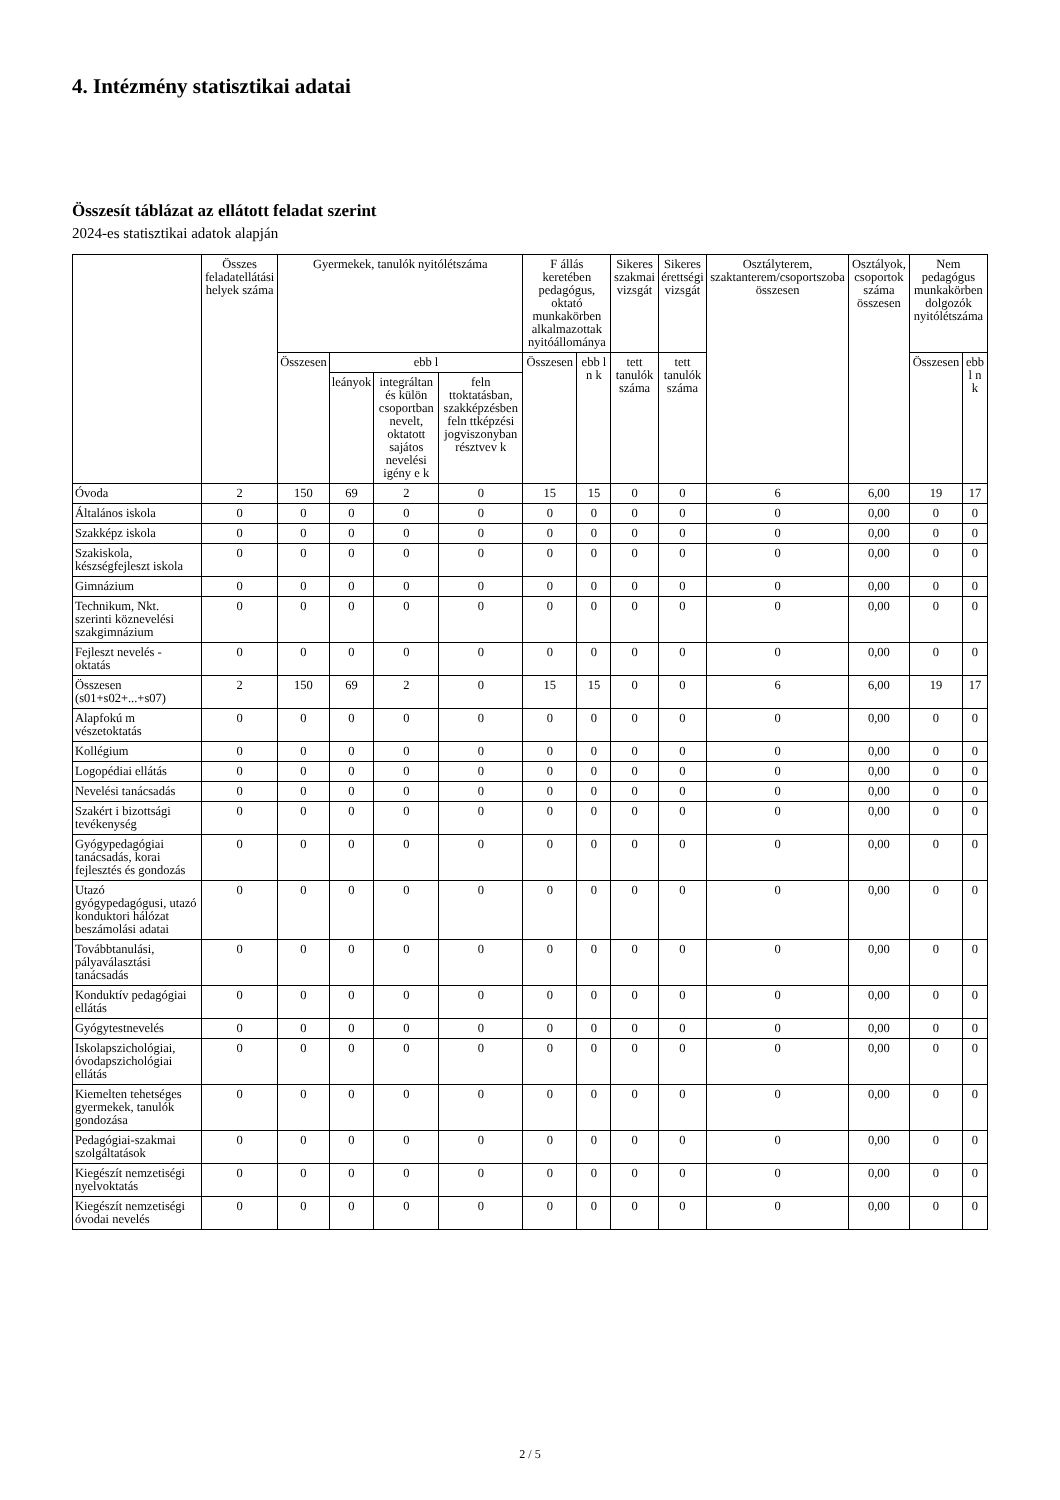4. Intézmény statisztikai adatai
Összesít táblázat az ellátott feladat szerint
2024-es statisztikai adatok alapján
| | Összes feladatellátási helyek száma | Gyermekek, tanulók nyitólétszáma | | | | F állás keretében pedagógus, oktató munkakörben alkalmazottak nyitóállománya | | Sikeres szakmai vizsgát | Sikeres érettségi vizsgát | Osztályterem, szaktanterem/csoportszoba összesen | Osztályok, csoportok száma összesen | Nem pedagógus munkakörben dolgozók nyitólétszáma | |
| --- | --- | --- | --- | --- | --- | --- | --- | --- | --- | --- | --- | --- | --- |
| | | Összesen | ebb l | | | Összesen | ebb l n k | tett tanulók száma | tett tanulók száma | | | Összesen | ebb l n k |
| | | | leányok | integráltan és külön csoportban nevelt, oktatott sajátos nevelési igény e k | feln ttoktatásban, szakképzésben feln ttképzési jogviszonyban résztvev k | | | | | | | | |
| Óvoda | 2 | 150 | 69 | 2 | 0 | 15 | 15 | 0 | 0 | 6 | 6,00 | 19 | 17 |
| Általános iskola | 0 | 0 | 0 | 0 | 0 | 0 | 0 | 0 | 0 | 0 | 0,00 | 0 | 0 |
| Szakképz iskola | 0 | 0 | 0 | 0 | 0 | 0 | 0 | 0 | 0 | 0 | 0,00 | 0 | 0 |
| Szakiskola, készségfejleszt iskola | 0 | 0 | 0 | 0 | 0 | 0 | 0 | 0 | 0 | 0 | 0,00 | 0 | 0 |
| Gimnázium | 0 | 0 | 0 | 0 | 0 | 0 | 0 | 0 | 0 | 0 | 0,00 | 0 | 0 |
| Technikum, Nkt. szerinti köznevelési szakgimnázium | 0 | 0 | 0 | 0 | 0 | 0 | 0 | 0 | 0 | 0 | 0,00 | 0 | 0 |
| Fejleszt nevelés - oktatás | 0 | 0 | 0 | 0 | 0 | 0 | 0 | 0 | 0 | 0 | 0,00 | 0 | 0 |
| Összesen (s01+s02+...+s07) | 2 | 150 | 69 | 2 | 0 | 15 | 15 | 0 | 0 | 6 | 6,00 | 19 | 17 |
| Alapfokú m vészetoktatás | 0 | 0 | 0 | 0 | 0 | 0 | 0 | 0 | 0 | 0 | 0,00 | 0 | 0 |
| Kollégium | 0 | 0 | 0 | 0 | 0 | 0 | 0 | 0 | 0 | 0 | 0,00 | 0 | 0 |
| Logopédiai ellátás | 0 | 0 | 0 | 0 | 0 | 0 | 0 | 0 | 0 | 0 | 0,00 | 0 | 0 |
| Nevelési tanácsadás | 0 | 0 | 0 | 0 | 0 | 0 | 0 | 0 | 0 | 0 | 0,00 | 0 | 0 |
| Szakért i bizottsági tevékenység | 0 | 0 | 0 | 0 | 0 | 0 | 0 | 0 | 0 | 0 | 0,00 | 0 | 0 |
| Gyógypedagógiai tanácsadás, korai fejlesztés és gondozás | 0 | 0 | 0 | 0 | 0 | 0 | 0 | 0 | 0 | 0 | 0,00 | 0 | 0 |
| Utazó gyógypedagógusi, utazó konduktori hálózat beszámolási adatai | 0 | 0 | 0 | 0 | 0 | 0 | 0 | 0 | 0 | 0 | 0,00 | 0 | 0 |
| Továbbtanulási, pályaválasztási tanácsadás | 0 | 0 | 0 | 0 | 0 | 0 | 0 | 0 | 0 | 0 | 0,00 | 0 | 0 |
| Konduktív pedagógiai ellátás | 0 | 0 | 0 | 0 | 0 | 0 | 0 | 0 | 0 | 0 | 0,00 | 0 | 0 |
| Gyógytestnevelés | 0 | 0 | 0 | 0 | 0 | 0 | 0 | 0 | 0 | 0 | 0,00 | 0 | 0 |
| Iskolapszichológiai, óvodapszichológiai ellátás | 0 | 0 | 0 | 0 | 0 | 0 | 0 | 0 | 0 | 0 | 0,00 | 0 | 0 |
| Kiemelten tehetséges gyermekek, tanulók gondozása | 0 | 0 | 0 | 0 | 0 | 0 | 0 | 0 | 0 | 0 | 0,00 | 0 | 0 |
| Pedagógiai-szakmai szolgáltatások | 0 | 0 | 0 | 0 | 0 | 0 | 0 | 0 | 0 | 0 | 0,00 | 0 | 0 |
| Kiegészít nemzetiségi nyelvoktatás | 0 | 0 | 0 | 0 | 0 | 0 | 0 | 0 | 0 | 0 | 0,00 | 0 | 0 |
| Kiegészít nemzetiségi óvodai nevelés | 0 | 0 | 0 | 0 | 0 | 0 | 0 | 0 | 0 | 0 | 0,00 | 0 | 0 |
2 / 5